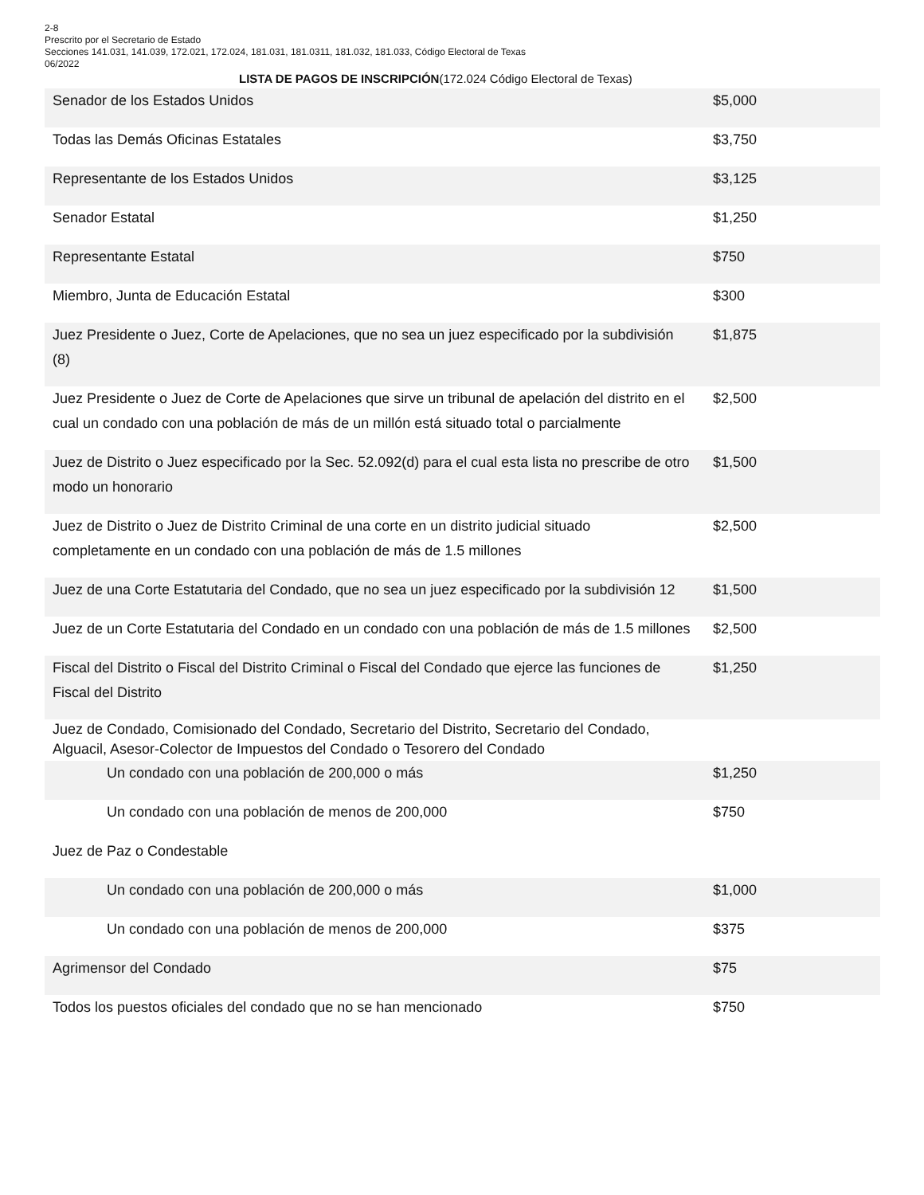2-8
Prescrito por el Secretario de Estado
Secciones 141.031, 141.039, 172.021, 172.024, 181.031, 181.0311, 181.032, 181.033, Código Electoral de Texas
06/2022
LISTA DE PAGOS DE INSCRIPCIÓN(172.024 Código Electoral de Texas)
| Senador de los Estados Unidos | $5,000 |
| Todas las Demás Oficinas Estatales | $3,750 |
| Representante de los Estados Unidos | $3,125 |
| Senador Estatal | $1,250 |
| Representante Estatal | $750 |
| Miembro, Junta de Educación Estatal | $300 |
| Juez Presidente o Juez, Corte de Apelaciones, que no sea un juez especificado por la subdivisión (8) | $1,875 |
| Juez Presidente o Juez de Corte de Apelaciones que sirve un tribunal de apelación del distrito en el cual un condado con una población de más de un millón está situado total o parcialmente | $2,500 |
| Juez de Distrito o Juez especificado por la Sec. 52.092(d) para el cual esta lista no prescribe de otro modo un honorario | $1,500 |
| Juez de Distrito o Juez de Distrito Criminal de una corte en un distrito judicial situado completamente en un condado con una población de más de 1.5 millones | $2,500 |
| Juez de una Corte Estatutaria del Condado, que no sea un juez especificado por la subdivisión 12 | $1,500 |
| Juez de un Corte Estatutaria del Condado en un condado con una población de más de 1.5 millones | $2,500 |
| Fiscal del Distrito o Fiscal del Distrito Criminal o Fiscal del Condado que ejerce las funciones de Fiscal del Distrito | $1,250 |
| Juez de Condado, Comisionado del Condado, Secretario del Distrito, Secretario del Condado, Alguacil, Asesor-Colector de Impuestos del Condado o Tesorero del Condado | |
| Un condado con una población de 200,000 o más | $1,250 |
| Un condado con una población de menos de 200,000 | $750 |
| Juez de Paz o Condestable | |
| Un condado con una población de 200,000 o más | $1,000 |
| Un condado con una población de menos de 200,000 | $375 |
| Agrimensor del Condado | $75 |
| Todos los puestos oficiales del condado que no se han mencionado | $750 |